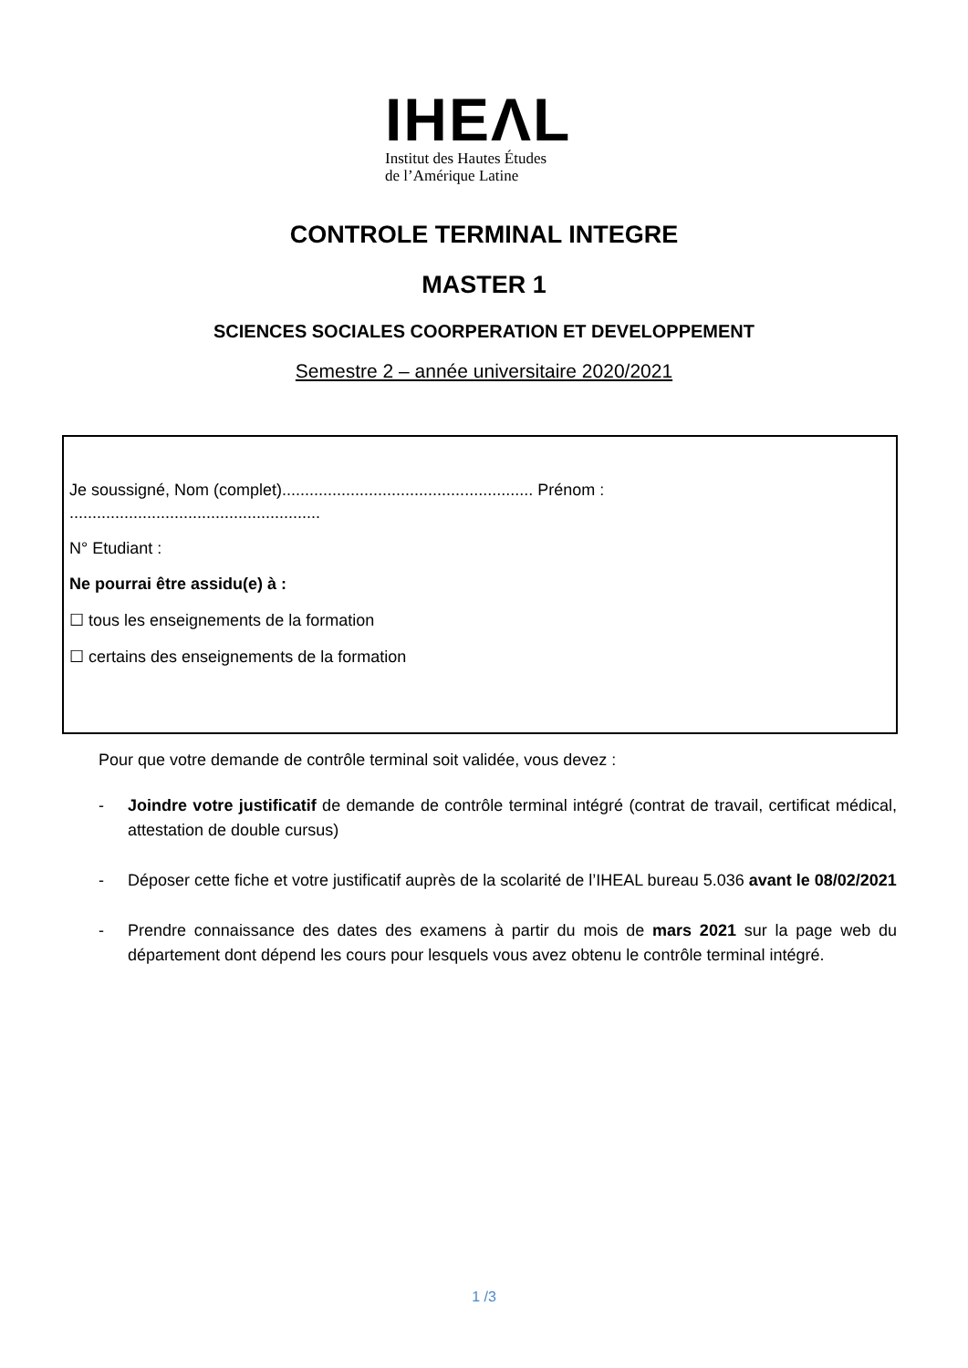IHEΛL
Institut des Hautes Études
de l’Amérique Latine
CONTROLE TERMINAL INTEGRE
MASTER 1
SCIENCES SOCIALES COORPERATION ET DEVELOPPEMENT
Semestre 2 – année universitaire 2020/2021
Je soussigné, Nom (complet)....................................................... Prénom :
.......................................................
N° Etudiant :
Ne pourrai être assidu(e) à :
☐ tous les enseignements de la formation
☐ certains des enseignements de la formation
Pour que votre demande de contrôle terminal soit validée, vous devez :
- Joindre votre justificatif de demande de contrôle terminal intégré (contrat de travail, certificat médical, attestation de double cursus)
- Déposer cette fiche et votre justificatif auprès de la scolarité de l’IHEAL bureau 5.036 avant le 08/02/2021
- Prendre connaissance des dates des examens à partir du mois de mars 2021 sur la page web du département dont dépend les cours pour lesquels vous avez obtenu le contrôle terminal intégré.
1 /3